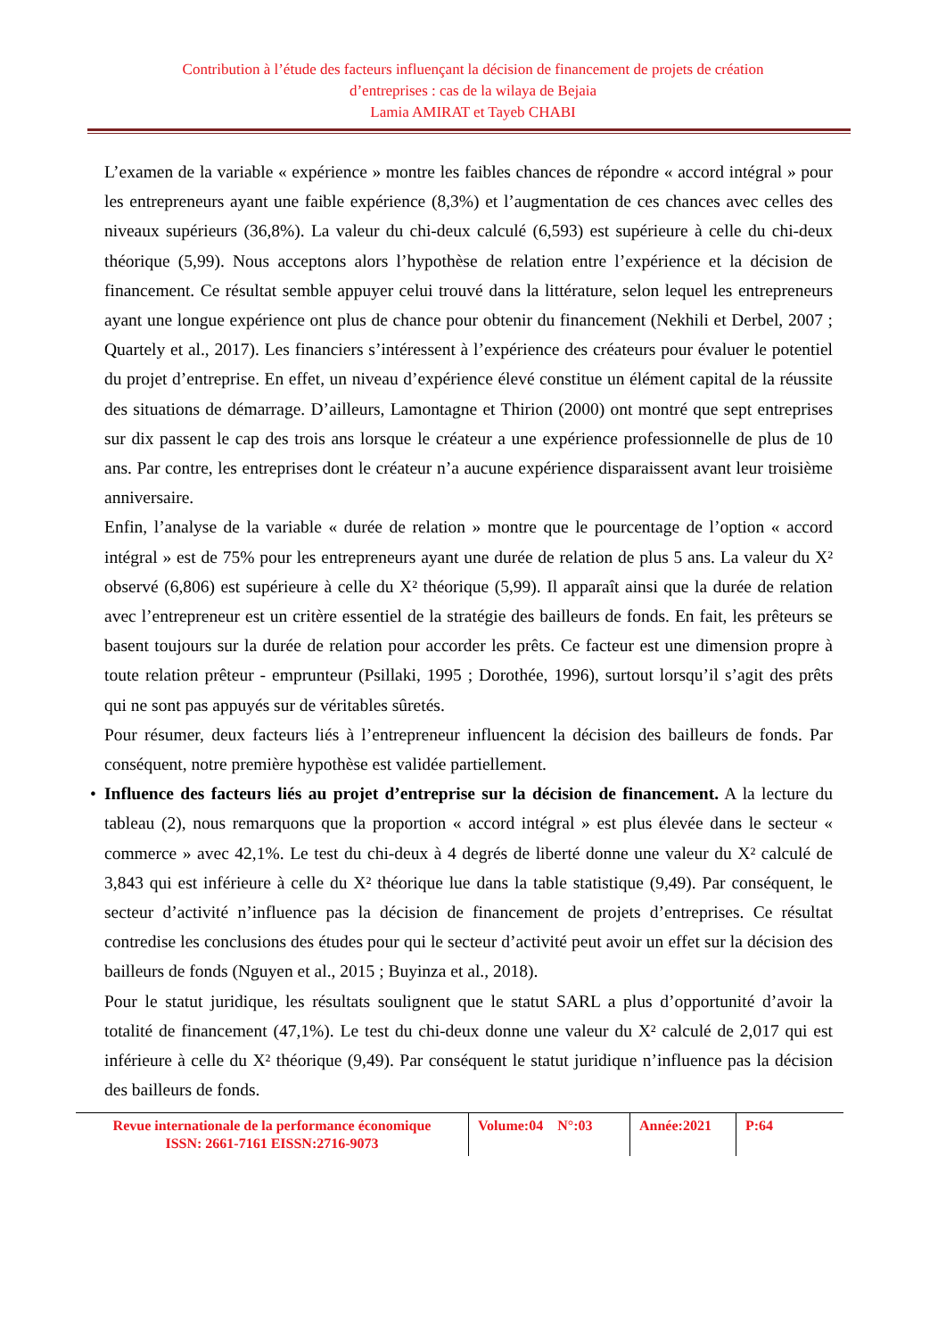Contribution à l’étude des facteurs influençant la décision de financement de projets de création
d’entreprises : cas de la wilaya de Bejaia
Lamia AMIRAT et Tayeb CHABI
L’examen de la variable « expérience » montre les faibles chances de répondre « accord intégral » pour les entrepreneurs ayant une faible expérience (8,3%) et l’augmentation de ces chances avec celles des niveaux supérieurs (36,8%). La valeur du chi-deux calculé (6,593) est supérieure à celle du chi-deux théorique (5,99). Nous acceptons alors l’hypothèse de relation entre l’expérience et la décision de financement. Ce résultat semble appuyer celui trouvé dans la littérature, selon lequel les entrepreneurs ayant une longue expérience ont plus de chance pour obtenir du financement (Nekhili et Derbel, 2007 ; Quartely et al., 2017). Les financiers s’intéressent à l’expérience des créateurs pour évaluer le potentiel du projet d’entreprise. En effet, un niveau d’expérience élevé constitue un élément capital de la réussite des situations de démarrage. D’ailleurs, Lamontagne et Thirion (2000) ont montré que sept entreprises sur dix passent le cap des trois ans lorsque le créateur a une expérience professionnelle de plus de 10 ans. Par contre, les entreprises dont le créateur n’a aucune expérience disparaissent avant leur troisième anniversaire.
Enfin, l’analyse de la variable « durée de relation » montre que le pourcentage de l’option « accord intégral » est de 75% pour les entrepreneurs ayant une durée de relation de plus 5 ans. La valeur du X² observé (6,806) est supérieure à celle du X² théorique (5,99). Il apparaît ainsi que la durée de relation avec l’entrepreneur est un critère essentiel de la stratégie des bailleurs de fonds. En fait, les prêteurs se basent toujours sur la durée de relation pour accorder les prêts. Ce facteur est une dimension propre à toute relation prêteur - emprunteur (Psillaki, 1995 ; Dorothée, 1996), surtout lorsqu’il s’agit des prêts qui ne sont pas appuyés sur de véritables sûretés.
Pour résumer, deux facteurs liés à l’entrepreneur influencent la décision des bailleurs de fonds. Par conséquent, notre première hypothèse est validée partiellement.
• Influence des facteurs liés au projet d’entreprise sur la décision de financement. A la lecture du tableau (2), nous remarquons que la proportion « accord intégral » est plus élevée dans le secteur « commerce » avec 42,1%. Le test du chi-deux à 4 degrés de liberté donne une valeur du X² calculé de 3,843 qui est inférieure à celle du X² théorique lue dans la table statistique (9,49). Par conséquent, le secteur d’activité n’influence pas la décision de financement de projets d’entreprises. Ce résultat contredise les conclusions des études pour qui le secteur d’activité peut avoir un effet sur la décision des bailleurs de fonds (Nguyen et al., 2015 ; Buyinza et al., 2018).
Pour le statut juridique, les résultats soulignent que le statut SARL a plus d’opportunité d’avoir la totalité de financement (47,1%). Le test du chi-deux donne une valeur du X² calculé de 2,017 qui est inférieure à celle du X² théorique (9,49). Par conséquent le statut juridique n’influence pas la décision des bailleurs de fonds.
Revue internationale de la performance économique
ISSN: 2661-7161 EISSN:2716-9073
Volume:04 N°:03
Année:2021 P:64